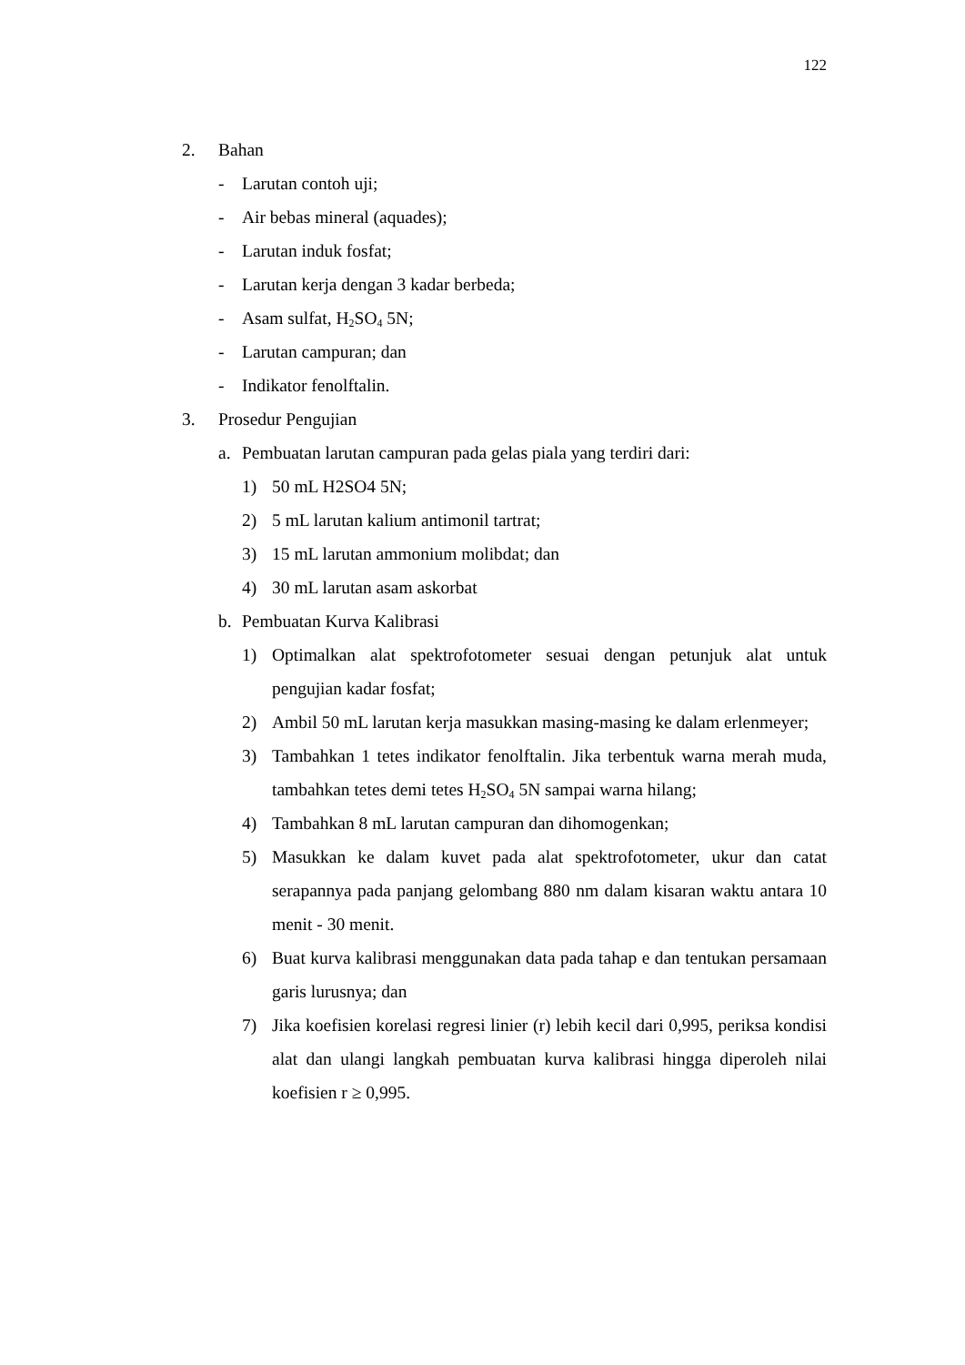122
2. Bahan
- Larutan contoh uji;
- Air bebas mineral (aquades);
- Larutan induk fosfat;
- Larutan kerja dengan 3 kadar berbeda;
- Asam sulfat, H<sub>2</sub>SO<sub>4</sub> 5N;
- Larutan campuran; dan
- Indikator fenolftalin.
3. Prosedur Pengujian
a. Pembuatan larutan campuran pada gelas piala yang terdiri dari:
1) 50 mL H2SO4 5N;
2) 5 mL larutan kalium antimonil tartrat;
3) 15 mL larutan ammonium molibdat; dan
4) 30 mL larutan asam askorbat
b. Pembuatan Kurva Kalibrasi
1) Optimalkan alat spektrofotometer sesuai dengan petunjuk alat untuk pengujian kadar fosfat;
2) Ambil 50 mL larutan kerja masukkan masing-masing ke dalam erlenmeyer;
3) Tambahkan 1 tetes indikator fenolftalin. Jika terbentuk warna merah muda, tambahkan tetes demi tetes H<sub>2</sub>SO<sub>4</sub> 5N sampai warna hilang;
4) Tambahkan 8 mL larutan campuran dan dihomogenkan;
5) Masukkan ke dalam kuvet pada alat spektrofotometer, ukur dan catat serapannya pada panjang gelombang 880 nm dalam kisaran waktu antara 10 menit - 30 menit.
6) Buat kurva kalibrasi menggunakan data pada tahap e dan tentukan persamaan garis lurusnya; dan
7) Jika koefisien korelasi regresi linier (r) lebih kecil dari 0,995, periksa kondisi alat dan ulangi langkah pembuatan kurva kalibrasi hingga diperoleh nilai koefisien r ≥ 0,995.